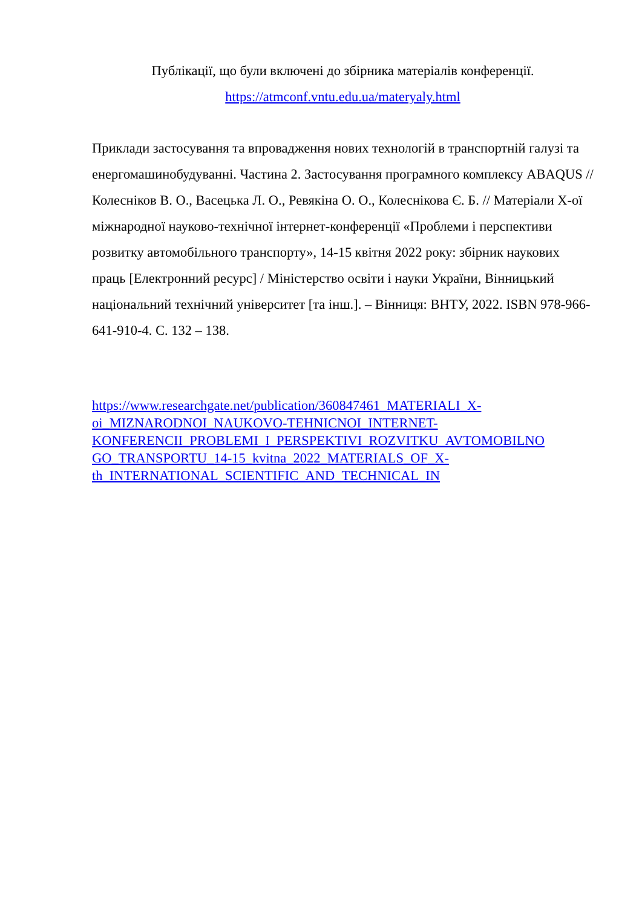Публікації, що були включені до збірника матеріалів конференції.
https://atmconf.vntu.edu.ua/materyaly.html
Приклади застосування та впровадження нових технологій в транспортній галузі та енергомашинобудуванні. Частина 2. Застосування програмного комплексу ABAQUS // Колесніков В. О., Васецька Л. О., Ревякіна О. О., Колеснікова Є. Б. // Матеріали Х-ої міжнародної науково-технічної інтернет-конференції «Проблеми і перспективи розвитку автомобільного транспорту», 14-15 квітня 2022 року: збірник наукових праць [Електронний ресурс] / Міністерство освіти і науки України, Вінницький національний технічний університет [та інш.]. – Вінниця: ВНТУ, 2022. ISBN 978-966-641-910-4. С. 132 – 138.
https://www.researchgate.net/publication/360847461_MATERIALI_X-
oi_MIZNARODNOI_NAUKOVO-TEHNICNOI_INTERNET-
KONFERENCII_PROBLEMI_I_PERSPEKTIVI_ROZVITKU_AVTOMOBILNO
GO_TRANSPORTU_14-15_kvitna_2022_MATERIALS_OF_X-
th_INTERNATIONAL_SCIENTIFIC_AND_TECHNICAL_IN